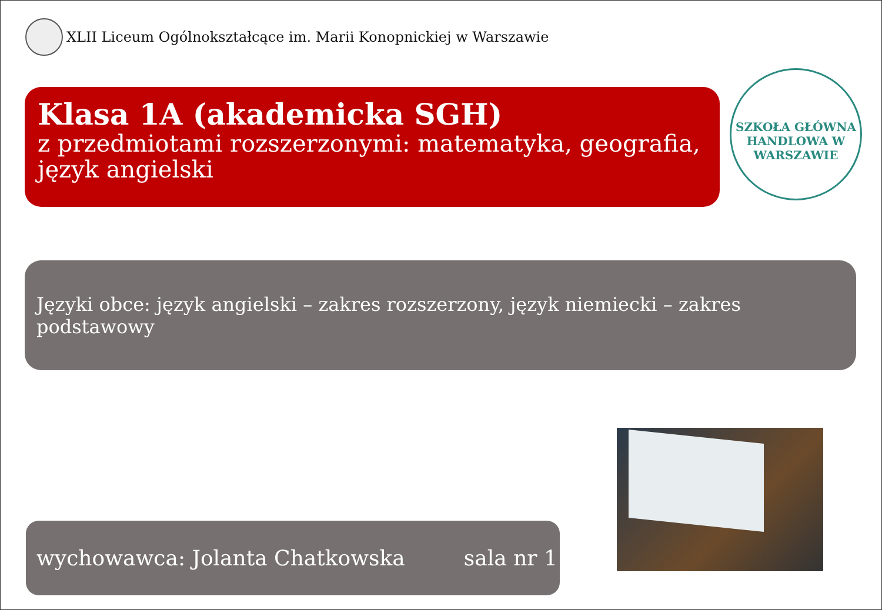XLII Liceum Ogólnokształcące im. Marii Konopnickiej w Warszawie
Klasa 1A (akademicka SGH)
z przedmiotami rozszerzonymi: matematyka, geografia, język angielski
SZKOŁA GŁÓWNA HANDLOWA W WARSZAWIE
Języki obce: język angielski – zakres rozszerzony, język niemiecki – zakres podstawowy
wychowawca: Jolanta Chatkowska sala nr 1